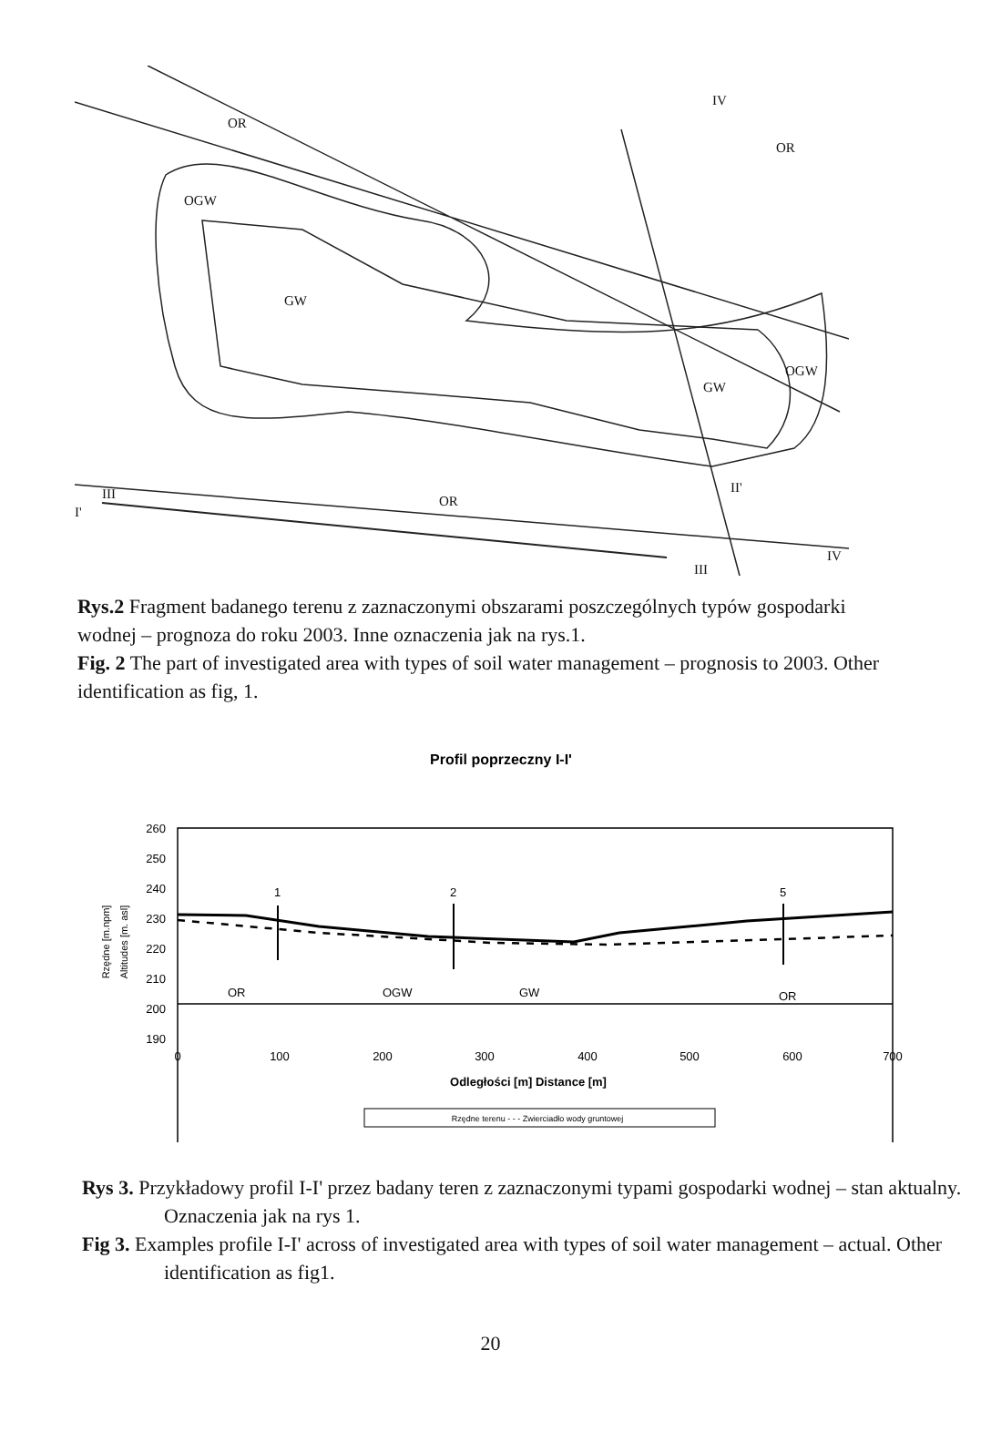OR
OR
OGW
GW
GW
OGW
OR III
I'
II'
IV
III
IV
Rys.2 Fragment badanego terenu z zaznaczonymi obszarami poszczególnych typów gospodarki wodnej – prognoza do roku 2003. Inne oznaczenia jak na rys.1.
Fig. 2 The part of investigated area with types of soil water management – prognosis to 2003. Other identification as fig, 1.
Profil poprzeczny I-I'
260
250
240
230
220
210
200
190
Rzędne [m.npm]
Altitudes [m. asl]
1
2
5
OR
OGW
GW
OR
0
100
200
300
400
500
600
700
Odległości [m] Distance [m]
Rzędne terenu - - - Zwierciadło wody gruntowej
Rys 3. Przykładowy profil I-I' przez badany teren z zaznaczonymi typami gospodarki wodnej – stan aktualny. Oznaczenia jak na rys 1.
Fig 3. Examples profile I-I' across of investigated area with types of soil water management – actual. Other identification as fig1.
20